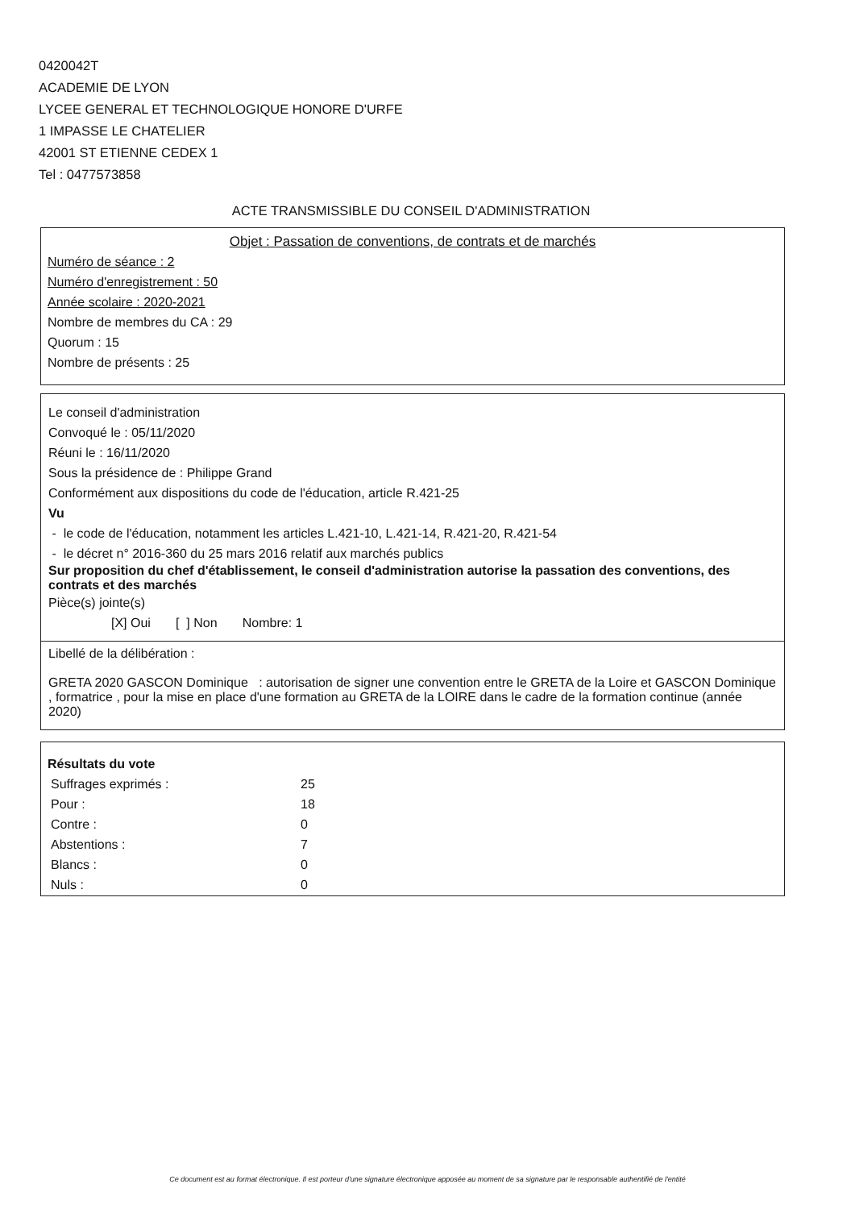0420042T
ACADEMIE DE LYON
LYCEE GENERAL ET TECHNOLOGIQUE HONORE D'URFE
1 IMPASSE LE CHATELIER
42001 ST ETIENNE CEDEX 1
Tel : 0477573858
ACTE TRANSMISSIBLE DU CONSEIL D'ADMINISTRATION
Objet : Passation de conventions, de contrats et de marchés
Numéro de séance : 2
Numéro d'enregistrement : 50
Année scolaire : 2020-2021
Nombre de membres du CA : 29
Quorum : 15
Nombre de présents : 25
Le conseil d'administration
Convoqué le : 05/11/2020
Réuni le : 16/11/2020
Sous la présidence de : Philippe Grand
Conformément aux dispositions du code de l'éducation, article R.421-25
Vu
- le code de l'éducation, notamment les articles L.421-10, L.421-14, R.421-20, R.421-54
- le décret n° 2016-360 du 25 mars 2016 relatif aux marchés publics
Sur proposition du chef d'établissement, le conseil d'administration autorise la passation des conventions, des contrats et des marchés
Pièce(s) jointe(s)
[X] Oui [ ] Non Nombre: 1
Libellé de la délibération :
GRETA 2020 GASCON Dominique : autorisation de signer une convention entre le GRETA de la Loire et GASCON Dominique , formatrice , pour la mise en place d'une formation au GRETA de la LOIRE dans le cadre de la formation continue (année 2020)
Résultats du vote
| Suffrages exprimés : | 25 |
| Pour : | 18 |
| Contre : | 0 |
| Abstentions : | 7 |
| Blancs : | 0 |
| Nuls : | 0 |
Ce document est au format électronique. Il est porteur d'une signature électronique apposée au moment de sa signature par le responsable authentifié de l'entité